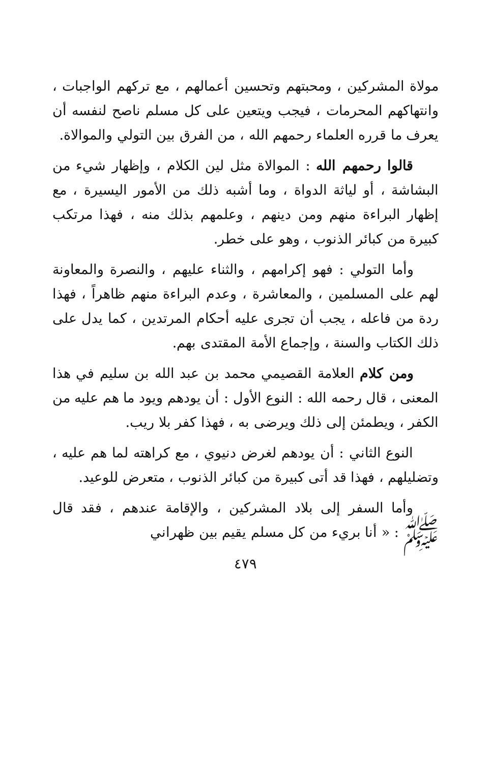مولاة المشركين ، ومحبتهم وتحسين أعمالهم ، مع تركهم الواجبات ، وانتهاكهم المحرمات ، فيجب ويتعين على كل مسلم ناصح لنفسه أن يعرف ما قرره العلماء رحمهم الله ، من الفرق بين التولي والموالاة.
قالوا رحمهم الله : الموالاة مثل لين الكلام ، وإظهار شيء من البشاشة ، أو لياثة الدواة ، وما أشبه ذلك من الأمور اليسيرة ، مع إظهار البراءة منهم ومن دينهم ، وعلمهم بذلك منه ، فهذا مرتكب كبيرة من كبائر الذنوب ، وهو على خطر.
وأما التولي : فهو إكرامهم ، والثناء عليهم ، والنصرة والمعاونة لهم على المسلمين ، والمعاشرة ، وعدم البراءة منهم ظاهراً ، فهذا ردة من فاعله ، يجب أن تجرى عليه أحكام المرتدين ، كما يدل على ذلك الكتاب والسنة ، وإجماع الأمة المقتدى بهم.
ومن كلام العلامة القصيمي محمد بن عبد الله بن سليم في هذا المعنى ، قال رحمه الله : النوع الأول : أن يودهم ويود ما هم عليه من الكفر ، ويطمئن إلى ذلك ويرضى به ، فهذا كفر بلا ريب.
النوع الثاني : أن يودهم لغرض دنيوي ، مع كراهته لما هم عليه ، وتضليلهم ، فهذا قد أتى كبيرة من كبائر الذنوب ، متعرض للوعيد.
وأما السفر إلى بلاد المشركين ، والإقامة عندهم ، فقد قال ﷺ : « أنا بريء من كل مسلم يقيم بين ظهراني
٤٧٩